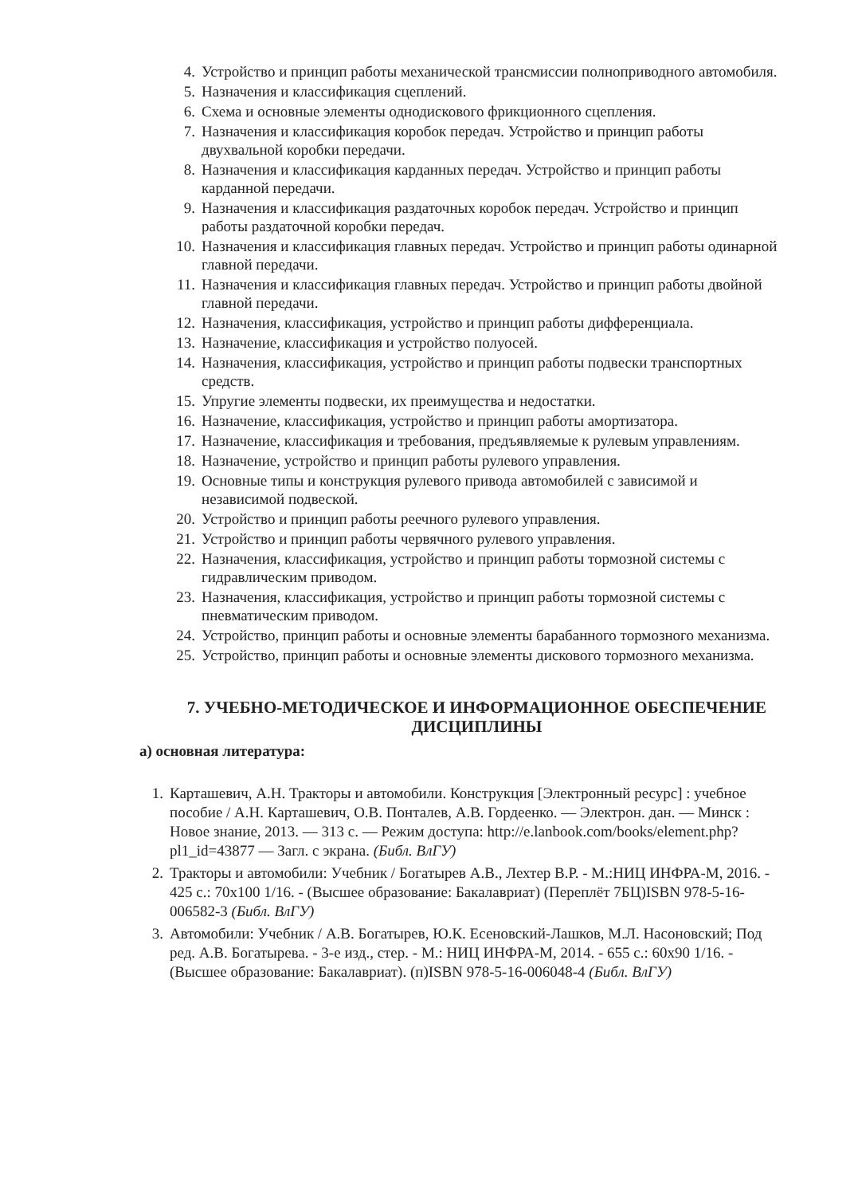4. Устройство и принцип работы механической трансмиссии полноприводного автомобиля.
5. Назначения и классификация сцеплений.
6. Схема и основные элементы однодискового фрикционного сцепления.
7. Назначения и классификация коробок передач. Устройство и принцип работы двухвальной коробки передачи.
8. Назначения и классификация карданных передач. Устройство и принцип работы карданной передачи.
9. Назначения и классификация раздаточных коробок передач. Устройство и принцип работы раздаточной коробки передач.
10. Назначения и классификация главных передач. Устройство и принцип работы одинарной главной передачи.
11. Назначения и классификация главных передач. Устройство и принцип работы двойной главной передачи.
12. Назначения, классификация, устройство и принцип работы дифференциала.
13. Назначение, классификация и устройство полуосей.
14. Назначения, классификация, устройство и принцип работы подвески транспортных средств.
15. Упругие элементы подвески, их преимущества и недостатки.
16. Назначение, классификация, устройство и принцип работы амортизатора.
17. Назначение, классификация и требования, предъявляемые к рулевым управлениям.
18. Назначение, устройство и принцип работы рулевого управления.
19. Основные типы и конструкция рулевого привода автомобилей с зависимой и независимой подвеской.
20. Устройство и принцип работы реечного рулевого управления.
21. Устройство и принцип работы червячного рулевого управления.
22. Назначения, классификация, устройство и принцип работы тормозной системы с гидравлическим приводом.
23. Назначения, классификация, устройство и принцип работы тормозной системы с пневматическим приводом.
24. Устройство, принцип работы и основные элементы барабанного тормозного механизма.
25. Устройство, принцип работы и основные элементы дискового тормозного механизма.
7. УЧЕБНО-МЕТОДИЧЕСКОЕ И ИНФОРМАЦИОННОЕ ОБЕСПЕЧЕНИЕ ДИСЦИПЛИНЫ
а) основная литература:
1. Карташевич, А.Н. Тракторы и автомобили. Конструкция [Электронный ресурс] : учебное пособие / А.Н. Карташевич, О.В. Понталев, А.В. Гордеенко. — Электрон. дан. — Минск : Новое знание, 2013. — 313 с. — Режим доступа: http://e.lanbook.com/books/element.php?pl1_id=43877 — Загл. с экрана. (Библ. ВлГУ)
2. Тракторы и автомобили: Учебник / Богатырев А.В., Лехтер В.Р. - М.:НИЦ ИНФРА-М, 2016. - 425 с.: 70x100 1/16. - (Высшее образование: Бакалавриат) (Переплёт 7БЦ)ISBN 978-5-16-006582-3 (Библ. ВлГУ)
3. Автомобили: Учебник / А.В. Богатырев, Ю.К. Есеновский-Лашков, М.Л. Насоновский; Под ред. А.В. Богатырева. - 3-е изд., стер. - М.: НИЦ ИНФРА-М, 2014. - 655 с.: 60x90 1/16. - (Высшее образование: Бакалавриат). (п)ISBN 978-5-16-006048-4 (Библ. ВлГУ)